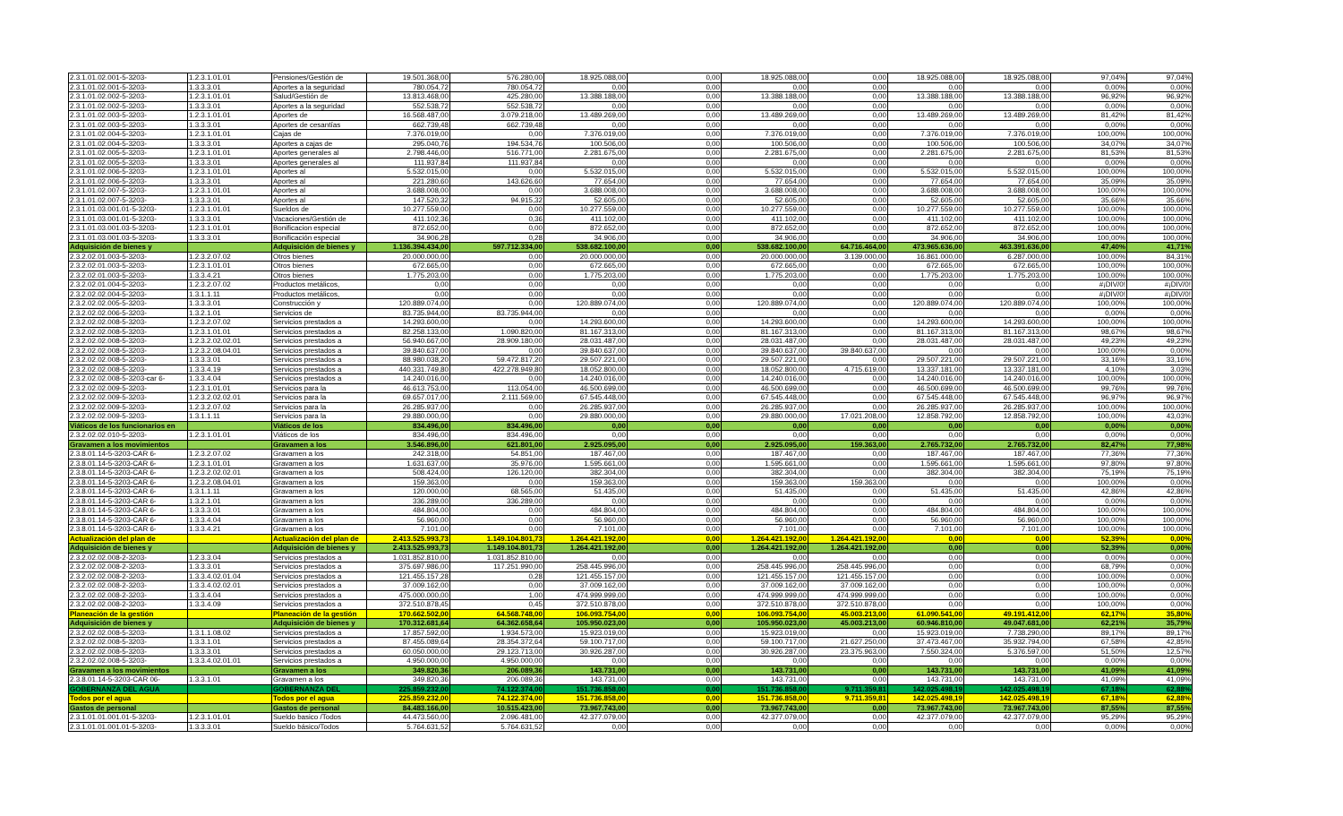| 2.3.1.01.02.001-5-3203- | 1.2.3.1.01.01 | Pensiones/Gestión de | 19.501.368,00 | 576.280,00 | 18.925.088,00 | 0,00 | 18.925.088,00 | 0,00 | 18.925.088,00 | 18.925.088,00 | 97,04% | 97,04% |
| 2.3.1.01.02.001-5-3203- | 1.3.3.3.01 | Aportes a la seguridad | 780.054,72 | 780.054,72 | 0,00 | 0,00 | 0,00 | 0,00 | 0,00 | 0,00 | 0,00% | 0,00% |
| 2.3.1.01.02.002-5-3203- | 1.2.3.1.01.01 | Salud/Gestión de | 13.813.468,00 | 425.280,00 | 13.388.188,00 | 0,00 | 13.388.188,00 | 0,00 | 13.388.188,00 | 13.388.188,00 | 96,92% | 96,92% |
| 2.3.1.01.02.002-5-3203- | 1.3.3.3.01 | Aportes a la seguridad | 552.538,72 | 552.538,72 | 0,00 | 0,00 | 0,00 | 0,00 | 0,00 | 0,00 | 0,00% | 0,00% |
| 2.3.1.01.02.003-5-3203- | 1.2.3.1.01.01 | Aportes de | 16.568.487,00 | 3.079.218,00 | 13.489.269,00 | 0,00 | 13.489.269,00 | 0,00 | 13.489.269,00 | 13.489.269,00 | 81,42% | 81,42% |
| 2.3.1.01.02.003-5-3203- | 1.3.3.3.01 | Aportes de cesantías | 662.739,48 | 662.739,48 | 0,00 | 0,00 | 0,00 | 0,00 | 0,00 | 0,00 | 0,00% | 0,00% |
| 2.3.1.01.02.004-5-3203- | 1.2.3.1.01.01 | Cajas de | 7.376.019,00 | 0,00 | 7.376.019,00 | 0,00 | 7.376.019,00 | 0,00 | 7.376.019,00 | 7.376.019,00 | 100,00% | 100,00% |
| 2.3.1.01.02.004-5-3203- | 1.3.3.3.01 | Aportes a cajas de | 295.040,76 | 194.534,76 | 100.506,00 | 0,00 | 100.506,00 | 0,00 | 100.506,00 | 100.506,00 | 34,07% | 34,07% |
| 2.3.1.01.02.005-5-3203- | 1.2.3.1.01.01 | Aportes generales al | 2.798.446,00 | 516.771,00 | 2.281.675,00 | 0,00 | 2.281.675,00 | 0,00 | 2.281.675,00 | 2.281.675,00 | 81,53% | 81,53% |
| 2.3.1.01.02.005-5-3203- | 1.3.3.3.01 | Aportes generales al | 111.937,84 | 111.937,84 | 0,00 | 0,00 | 0,00 | 0,00 | 0,00 | 0,00 | 0,00% | 0,00% |
| 2.3.1.01.02.006-5-3203- | 1.2.3.1.01.01 | Aportes al | 5.532.015,00 | 0,00 | 5.532.015,00 | 0,00 | 5.532.015,00 | 0,00 | 5.532.015,00 | 5.532.015,00 | 100,00% | 100,00% |
| 2.3.1.01.02.006-5-3203- | 1.3.3.3.01 | Aportes al | 221.280,60 | 143.626,60 | 77.654,00 | 0,00 | 77.654,00 | 0,00 | 77.654,00 | 77.654,00 | 35,09% | 35,09% |
| 2.3.1.01.02.007-5-3203- | 1.2.3.1.01.01 | Aportes al | 3.688.008,00 | 0,00 | 3.688.008,00 | 0,00 | 3.688.008,00 | 0,00 | 3.688.008,00 | 3.688.008,00 | 100,00% | 100,00% |
| 2.3.1.01.02.007-5-3203- | 1.3.3.3.01 | Aportes al | 147.520,32 | 94.915,32 | 52.605,00 | 0,00 | 52.605,00 | 0,00 | 52.605,00 | 52.605,00 | 35,66% | 35,66% |
| 2.3.1.01.03.001.01-5-3203- | 1.2.3.1.01.01 | Sueldos de | 10.277.559,00 | 0,00 | 10.277.559,00 | 0,00 | 10.277.559,00 | 0,00 | 10.277.559,00 | 10.277.559,00 | 100,00% | 100,00% |
| 2.3.1.01.03.001.01-5-3203- | 1.3.3.3.01 | Vacaciones/Gestión de | 411.102,36 | 0,36 | 411.102,00 | 0,00 | 411.102,00 | 0,00 | 411.102,00 | 411.102,00 | 100,00% | 100,00% |
| 2.3.1.01.03.001.03-5-3203- | 1.2.3.1.01.01 | Bonificacion especial | 872.652,00 | 0,00 | 872.652,00 | 0,00 | 872.652,00 | 0,00 | 872.652,00 | 872.652,00 | 100,00% | 100,00% |
| 2.3.1.01.03.001.03-5-3203- | 1.3.3.3.01 | Bonificación especial | 34.906,28 | 0,28 | 34.906,00 | 0,00 | 34.906,00 | 0,00 | 34.906,00 | 34.906,00 | 100,00% | 100,00% |
| Adquisición de bienes y | | Adquisición de bienes y | 1.136.394.434,00 | 597.712.334,00 | 538.682.100,00 | 0,00 | 538.682.100,00 | 64.716.464,00 | 473.965.636,00 | 463.391.636,00 | 47,40% | 41,71% |
| 2.3.2.02.01.003-5-3203- | 1.2.3.2.07.02 | Otros bienes | 20.000.000,00 | 0,00 | 20.000.000,00 | 0,00 | 20.000.000,00 | 3.139.000,00 | 16.861.000,00 | 6.287.000,00 | 100,00% | 84,31% |
| 2.3.2.02.01.003-5-3203- | 1.2.3.1.01.01 | Otros bienes | 672.665,00 | 0,00 | 672.665,00 | 0,00 | 672.665,00 | 0,00 | 672.665,00 | 672.665,00 | 100,00% | 100,00% |
| 2.3.2.02.01.003-5-3203- | 1.3.3.4.21 | Otros bienes | 1.775.203,00 | 0,00 | 1.775.203,00 | 0,00 | 1.775.203,00 | 0,00 | 1.775.203,00 | 1.775.203,00 | 100,00% | 100,00% |
| 2.3.2.02.01.004-5-3203- | 1.2.3.2.07.02 | Productos metálicos, | 0,00 | 0,00 | 0,00 | 0,00 | 0,00 | 0,00 | 0,00 | 0,00 | #¡DIV/0! | #¡DIV/0! |
| 2.3.2.02.02.004-5-3203- | 1.3.1.1.11 | Productos metálicos, | 0,00 | 0,00 | 0,00 | 0,00 | 0,00 | 0,00 | 0,00 | 0,00 | #¡DIV/0! | #¡DIV/0! |
| 2.3.2.02.02.005-5-3203- | 1.3.3.3.01 | Construcción y | 120.889.074,00 | 0,00 | 120.889.074,00 | 0,00 | 120.889.074,00 | 0,00 | 120.889.074,00 | 120.889.074,00 | 100,00% | 100,00% |
| 2.3.2.02.02.006-5-3203- | 1.3.2.1.01 | Servicios de | 83.735.944,00 | 83.735.944,00 | 0,00 | 0,00 | 0,00 | 0,00 | 0,00 | 0,00 | 0,00% | 0,00% |
| 2.3.2.02.02.008-5-3203- | 1.2.3.2.07.02 | Servicios prestados a | 14.293.600,00 | 0,00 | 14.293.600,00 | 0,00 | 14.293.600,00 | 0,00 | 14.293.600,00 | 14.293.600,00 | 100,00% | 100,00% |
| 2.3.2.02.02.008-5-3203- | 1.2.3.1.01.01 | Servicios prestados a | 82.258.133,00 | 1.090.820,00 | 81.167.313,00 | 0,00 | 81.167.313,00 | 0,00 | 81.167.313,00 | 81.167.313,00 | 98,67% | 98,67% |
| 2.3.2.02.02.008-5-3203- | 1.2.3.2.02.02.01 | Servicios prestados a | 56.940.667,00 | 28.909.180,00 | 28.031.487,00 | 0,00 | 28.031.487,00 | 0,00 | 28.031.487,00 | 28.031.487,00 | 49,23% | 49,23% |
| 2.3.2.02.02.008-5-3203- | 1.2.3.2.08.04.01 | Servicios prestados a | 39.840.637,00 | 0,00 | 39.840.637,00 | 0,00 | 39.840.637,00 | 39.840.637,00 | 0,00 | 0,00 | 100,00% | 0,00% |
| 2.3.2.02.02.008-5-3203- | 1.3.3.3.01 | Servicios prestados a | 88.980.038,20 | 59.472.817,20 | 29.507.221,00 | 0,00 | 29.507.221,00 | 0,00 | 29.507.221,00 | 29.507.221,00 | 33,16% | 33,16% |
| 2.3.2.02.02.008-5-3203- | 1.3.3.4.19 | Servicios prestados a | 440.331.749,80 | 422.278.949,80 | 18.052.800,00 | 0,00 | 18.052.800,00 | 4.715.619,00 | 13.337.181,00 | 13.337.181,00 | 4,10% | 3,03% |
| 2.3.2.02.02.008-5-3203-car 6- | 1.3.3.4.04 | Servicios prestados a | 14.240.016,00 | 0,00 | 14.240.016,00 | 0,00 | 14.240.016,00 | 0,00 | 14.240.016,00 | 14.240.016,00 | 100,00% | 100,00% |
| 2.3.2.02.02.009-5-3203- | 1.2.3.1.01.01 | Servicios para la | 46.613.753,00 | 113.054,00 | 46.500.699,00 | 0,00 | 46.500.699,00 | 0,00 | 46.500.699,00 | 46.500.699,00 | 99,76% | 99,76% |
| 2.3.2.02.02.009-5-3203- | 1.2.3.2.02.02.01 | Servicios para la | 69.657.017,00 | 2.111.569,00 | 67.545.448,00 | 0,00 | 67.545.448,00 | 0,00 | 67.545.448,00 | 67.545.448,00 | 96,97% | 96,97% |
| 2.3.2.02.02.009-5-3203- | 1.2.3.2.07.02 | Servicios para la | 26.285.937,00 | 0,00 | 26.285.937,00 | 0,00 | 26.285.937,00 | 0,00 | 26.285.937,00 | 26.285.937,00 | 100,00% | 100,00% |
| 2.3.2.02.02.009-5-3203- | 1.3.1.1.11 | Servicios para la | 29.880.000,00 | 0,00 | 29.880.000,00 | 0,00 | 29.880.000,00 | 17.021.208,00 | 12.858.792,00 | 12.858.792,00 | 100,00% | 43,03% |
| Viáticos de los funcionarios en | | Viáticos de los | 834.496,00 | 834.496,00 | 0,00 | 0,00 | 0,00 | 0,00 | 0,00 | 0,00 | 0,00% | 0,00% |
| 2.3.2.02.02.010-5-3203- | 1.2.3.1.01.01 | Viáticos de los | 834.496,00 | 834.496,00 | 0,00 | 0,00 | 0,00 | 0,00 | 0,00 | 0,00 | 0,00% | 0,00% |
| Gravamen a los movimientos | | Gravamen a los | 3.546.896,00 | 621.801,00 | 2.925.095,00 | 0,00 | 2.925.095,00 | 159.363,00 | 2.765.732,00 | 2.765.732,00 | 82,47% | 77,98% |
| 2.3.8.01.14-5-3203-CAR 6- | 1.2.3.2.07.02 | Gravamen a los | 242.318,00 | 54.851,00 | 187.467,00 | 0,00 | 187.467,00 | 0,00 | 187.467,00 | 187.467,00 | 77,36% | 77,36% |
| 2.3.8.01.14-5-3203-CAR 6- | 1.2.3.1.01.01 | Gravamen a los | 1.631.637,00 | 35.976,00 | 1.595.661,00 | 0,00 | 1.595.661,00 | 0,00 | 1.595.661,00 | 1.595.661,00 | 97,80% | 97,80% |
| 2.3.8.01.14-5-3203-CAR 6- | 1.2.3.2.02.02.01 | Gravamen a los | 508.424,00 | 126.120,00 | 382.304,00 | 0,00 | 382.304,00 | 0,00 | 382.304,00 | 382.304,00 | 75,19% | 75,19% |
| 2.3.8.01.14-5-3203-CAR 6- | 1.2.3.2.08.04.01 | Gravamen a los | 159.363,00 | 0,00 | 159.363,00 | 0,00 | 159.363,00 | 159.363,00 | 0,00 | 0,00 | 100,00% | 0,00% |
| 2.3.8.01.14-5-3203-CAR 6- | 1.3.1.1.11 | Gravamen a los | 120.000,00 | 68.565,00 | 51.435,00 | 0,00 | 51.435,00 | 0,00 | 51.435,00 | 51.435,00 | 42,86% | 42,86% |
| 2.3.8.01.14-5-3203-CAR 6- | 1.3.2.1.01 | Gravamen a los | 336.289,00 | 336.289,00 | 0,00 | 0,00 | 0,00 | 0,00 | 0,00 | 0,00 | 0,00% | 0,00% |
| 2.3.8.01.14-5-3203-CAR 6- | 1.3.3.3.01 | Gravamen a los | 484.804,00 | 0,00 | 484.804,00 | 0,00 | 484.804,00 | 0,00 | 484.804,00 | 484.804,00 | 100,00% | 100,00% |
| 2.3.8.01.14-5-3203-CAR 6- | 1.3.3.4.04 | Gravamen a los | 56.960,00 | 0,00 | 56.960,00 | 0,00 | 56.960,00 | 0,00 | 56.960,00 | 56.960,00 | 100,00% | 100,00% |
| 2.3.8.01.14-5-3203-CAR 6- | 1.3.3.4.21 | Gravamen a los | 7.101,00 | 0,00 | 7.101,00 | 0,00 | 7.101,00 | 0,00 | 7.101,00 | 7.101,00 | 100,00% | 100,00% |
| Actualización del plan de | | Actualización del plan de | 2.413.525.993,73 | 1.149.104.801,73 | 1.264.421.192,00 | 0,00 | 1.264.421.192,00 | 1.264.421.192,00 | 0,00 | 0,00 | 52,39% | 0,00% |
| Adquisición de bienes y | | Adquisición de bienes y | 2.413.525.993,73 | 1.149.104.801,73 | 1.264.421.192,00 | 0,00 | 1.264.421.192,00 | 1.264.421.192,00 | 0,00 | 0,00 | 52,39% | 0,00% |
| 2.3.2.02.02.008-2-3203- | 1.2.3.3.04 | Servicios prestados a | 1.031.852.810,00 | 1.031.852.810,00 | 0,00 | 0,00 | 0,00 | 0,00 | 0,00 | 0,00 | 0,00% | 0,00% |
| 2.3.2.02.02.008-2-3203- | 1.3.3.3.01 | Servicios prestados a | 375.697.986,00 | 117.251.990,00 | 258.445.996,00 | 0,00 | 258.445.996,00 | 258.445.996,00 | 0,00 | 0,00 | 68,79% | 0,00% |
| 2.3.2.02.02.008-2-3203- | 1.3.3.4.02.01.04 | Servicios prestados a | 121.455.157,28 | 0,28 | 121.455.157,00 | 0,00 | 121.455.157,00 | 121.455.157,00 | 0,00 | 0,00 | 100,00% | 0,00% |
| 2.3.2.02.02.008-2-3203- | 1.3.3.4.02.02.01 | Servicios prestados a | 37.009.162,00 | 0,00 | 37.009.162,00 | 0,00 | 37.009.162,00 | 37.009.162,00 | 0,00 | 0,00 | 100,00% | 0,00% |
| 2.3.2.02.02.008-2-3203- | 1.3.3.4.04 | Servicios prestados a | 475.000.000,00 | 1,00 | 474.999.999,00 | 0,00 | 474.999.999,00 | 474.999.999,00 | 0,00 | 0,00 | 100,00% | 0,00% |
| 2.3.2.02.02.008-2-3203- | 1.3.3.4.09 | Servicios prestados a | 372.510.878,45 | 0,45 | 372.510.878,00 | 0,00 | 372.510.878,00 | 372.510.878,00 | 0,00 | 0,00 | 100,00% | 0,00% |
| Planeación de la gestión | | Planeación de la gestión | 170.662.502,00 | 64.568.748,00 | 106.093.754,00 | 0,00 | 106.093.754,00 | 45.003.213,00 | 61.090.541,00 | 49.191.412,00 | 62,17% | 35,80% |
| Adquisición de bienes y | | Adquisición de bienes y | 170.312.681,64 | 64.362.658,64 | 105.950.023,00 | 0,00 | 105.950.023,00 | 45.003.213,00 | 60.946.810,00 | 49.047.681,00 | 62,21% | 35,79% |
| 2.3.2.02.02.008-5-3203- | 1.3.1.1.08.02 | Servicios prestados a | 17.857.592,00 | 1.934.573,00 | 15.923.019,00 | 0,00 | 15.923.019,00 | 0,00 | 15.923.019,00 | 7.738.290,00 | 89,17% | 89,17% |
| 2.3.2.02.02.008-5-3203- | 1.3.3.1.01 | Servicios prestados a | 87.455.089,64 | 28.354.372,64 | 59.100.717,00 | 0,00 | 59.100.717,00 | 21.627.250,00 | 37.473.467,00 | 35.932.794,00 | 67,58% | 42,85% |
| 2.3.2.02.02.008-5-3203- | 1.3.3.3.01 | Servicios prestados a | 60.050.000,00 | 29.123.713,00 | 30.926.287,00 | 0,00 | 30.926.287,00 | 23.375.963,00 | 7.550.324,00 | 5.376.597,00 | 51,50% | 12,57% |
| 2.3.2.02.02.008-5-3203- | 1.3.3.4.02.01.01 | Servicios prestados a | 4.950.000,00 | 4.950.000,00 | 0,00 | 0,00 | 0,00 | 0,00 | 0,00 | 0,00 | 0,00% | 0,00% |
| Gravamen a los movimientos | | Gravamen a los | 349.820,36 | 206.089,36 | 143.731,00 | 0,00 | 143.731,00 | 0,00 | 143.731,00 | 143.731,00 | 41,09% | 41,09% |
| 2.3.8.01.14-5-3203-CAR 06- | 1.3.3.1.01 | Gravamen a los | 349.820,36 | 206.089,36 | 143.731,00 | 0,00 | 143.731,00 | 0,00 | 143.731,00 | 143.731,00 | 41,09% | 41,09% |
| GOBERNANZA DEL AGUA | | GOBERNANZA DEL | 225.859.232,00 | 74.122.374,00 | 151.736.858,00 | 0,00 | 151.736.858,00 | 9.711.359,81 | 142.025.498,19 | 142.025.498,19 | 67,18% | 62,88% |
| Todos por el agua | | Todos por el agua | 225.859.232,00 | 74.122.374,00 | 151.736.858,00 | 0,00 | 151.736.858,00 | 9.711.359,81 | 142.025.498,19 | 142.025.498,19 | 67,18% | 62,88% |
| Gastos de personal | | Gastos de personal | 84.483.166,00 | 10.515.423,00 | 73.967.743,00 | 0,00 | 73.967.743,00 | 0,00 | 73.967.743,00 | 73.967.743,00 | 87,55% | 87,55% |
| 2.3.1.01.01.001.01-5-3203- | 1.2.3.1.01.01 | Sueldo basico /Todos | 44.473.560,00 | 2.096.481,00 | 42.377.079,00 | 0,00 | 42.377.079,00 | 0,00 | 42.377.079,00 | 42.377.079,00 | 95,29% | 95,29% |
| 2.3.1.01.01.001.01-5-3203- | 1.3.3.3.01 | Sueldo básico/Todos | 5.764.631,52 | 5.764.631,52 | 0,00 | 0,00 | 0,00 | 0,00 | 0,00 | 0,00 | 0,00% | 0,00% |